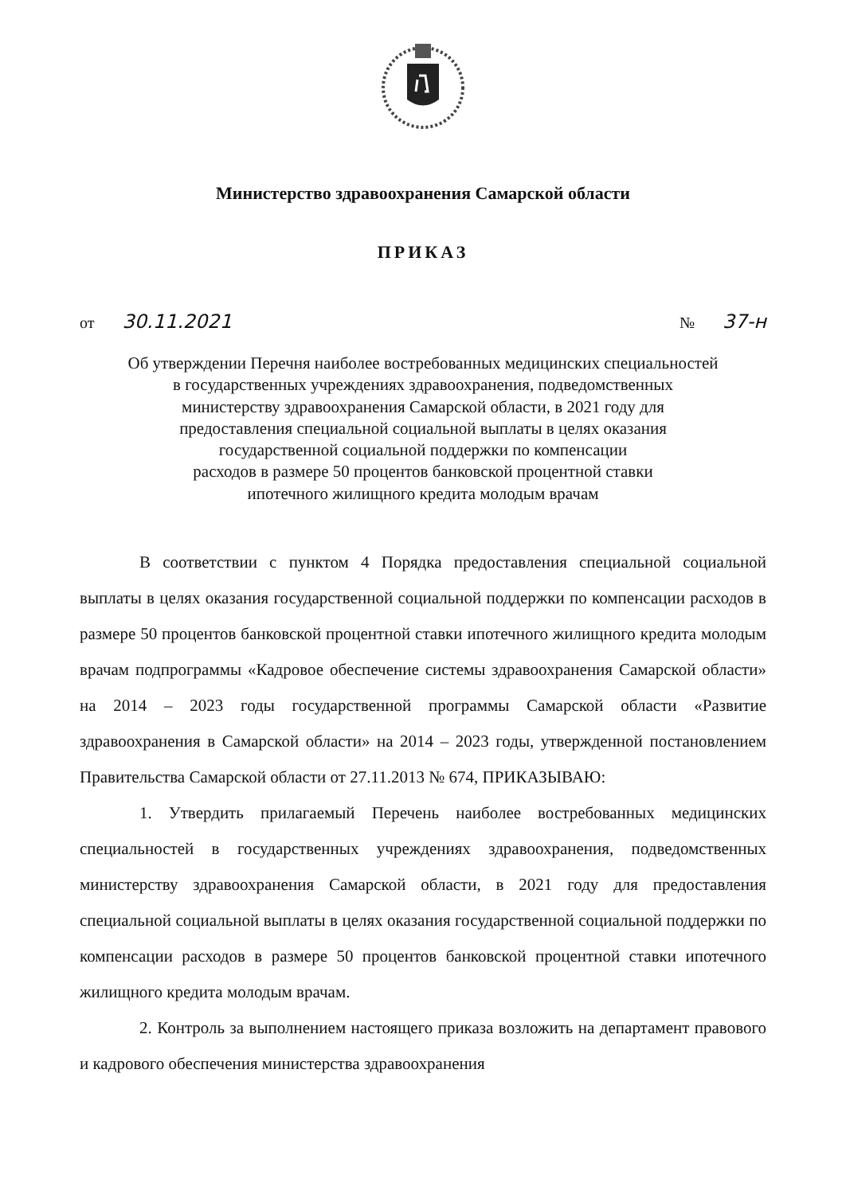Министерство здравоохранения Самарской области
ПРИКАЗ
от 30.11.2021
№ 37-н
Об утверждении Перечня наиболее востребованных медицинских специальностей
в государственных учреждениях здравоохранения, подведомственных
министерству здравоохранения Самарской области, в 2021 году для
предоставления специальной социальной выплаты в целях оказания
государственной социальной поддержки по компенсации
расходов в размере 50 процентов банковской процентной ставки
ипотечного жилищного кредита молодым врачам
В соответствии с пунктом 4 Порядка предоставления специальной социальной выплаты в целях оказания государственной социальной поддержки по компенсации расходов в размере 50 процентов банковской процентной ставки ипотечного жилищного кредита молодым врачам подпрограммы «Кадровое обеспечение системы здравоохранения Самарской области» на 2014 – 2023 годы государственной программы Самарской области «Развитие здравоохранения в Самарской области» на 2014 – 2023 годы, утвержденной постановлением Правительства Самарской области от 27.11.2013 № 674, ПРИКАЗЫВАЮ:
1. Утвердить прилагаемый Перечень наиболее востребованных медицинских специальностей в государственных учреждениях здравоохранения, подведомственных министерству здравоохранения Самарской области, в 2021 году для предоставления специальной социальной выплаты в целях оказания государственной социальной поддержки по компенсации расходов в размере 50 процентов банковской процентной ставки ипотечного жилищного кредита молодым врачам.
2. Контроль за выполнением настоящего приказа возложить на департамент правового и кадрового обеспечения министерства здравоохранения